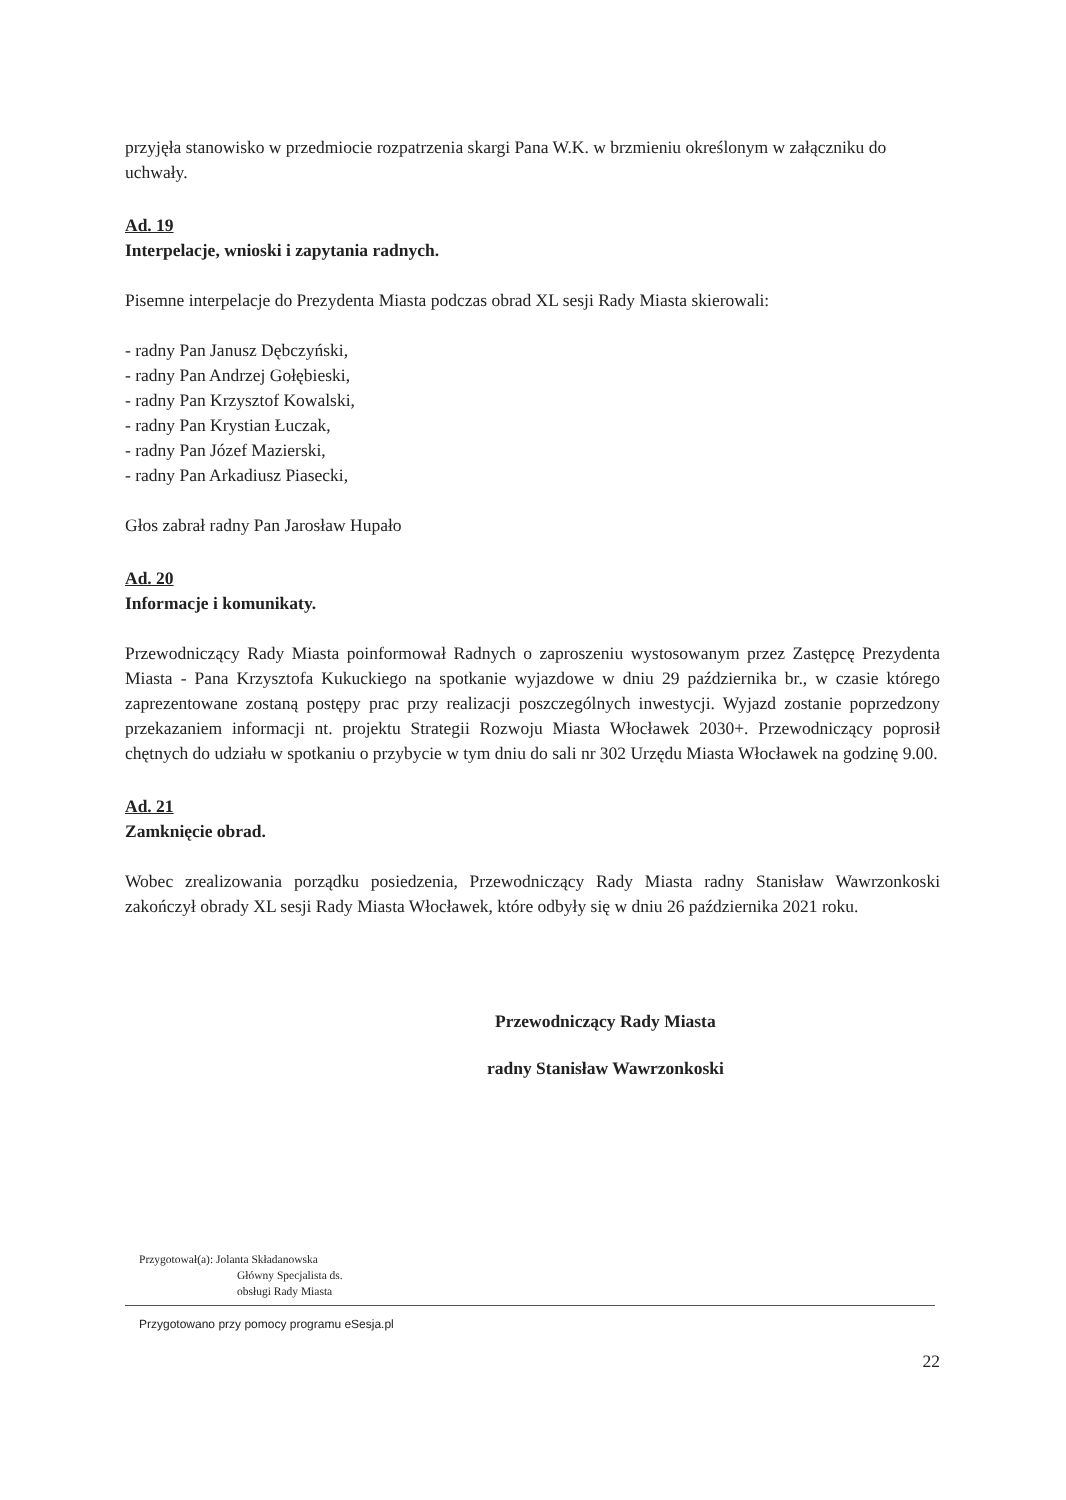przyjęła stanowisko w przedmiocie rozpatrzenia skargi Pana W.K. w brzmieniu określonym w załączniku do uchwały.
Ad. 19
Interpelacje, wnioski i zapytania radnych.
Pisemne interpelacje do Prezydenta Miasta podczas obrad XL sesji Rady Miasta skierowali:
- radny Pan Janusz Dębczyński,
- radny Pan Andrzej Gołębieski,
- radny Pan Krzysztof Kowalski,
- radny Pan Krystian Łuczak,
- radny Pan Józef Mazierski,
- radny Pan Arkadiusz Piasecki,
Głos zabrał radny Pan Jarosław Hupało
Ad. 20
Informacje i komunikaty.
Przewodniczący Rady Miasta poinformował Radnych o zaproszeniu wystosowanym przez Zastępcę Prezydenta Miasta - Pana Krzysztofa Kukuckiego na spotkanie wyjazdowe w dniu 29 października br., w czasie którego zaprezentowane zostaną postępy prac przy realizacji poszczególnych inwestycji. Wyjazd zostanie poprzedzony przekazaniem informacji nt. projektu Strategii Rozwoju Miasta Włocławek 2030+. Przewodniczący poprosił chętnych do udziału w spotkaniu o przybycie w tym dniu do sali nr 302 Urzędu Miasta Włocławek na godzinę 9.00.
Ad. 21
Zamknięcie obrad.
Wobec zrealizowania porządku posiedzenia, Przewodniczący Rady Miasta radny Stanisław Wawrzonkoski zakończył obrady XL sesji Rady Miasta Włocławek, które odbyły się w dniu 26 października 2021 roku.
Przewodniczący Rady Miasta
radny Stanisław Wawrzonkoski
Przygotował(a): Jolanta Składanowska
Główny Specjalista ds.
obsługi Rady Miasta
Przygotowano przy pomocy programu eSesja.pl
22